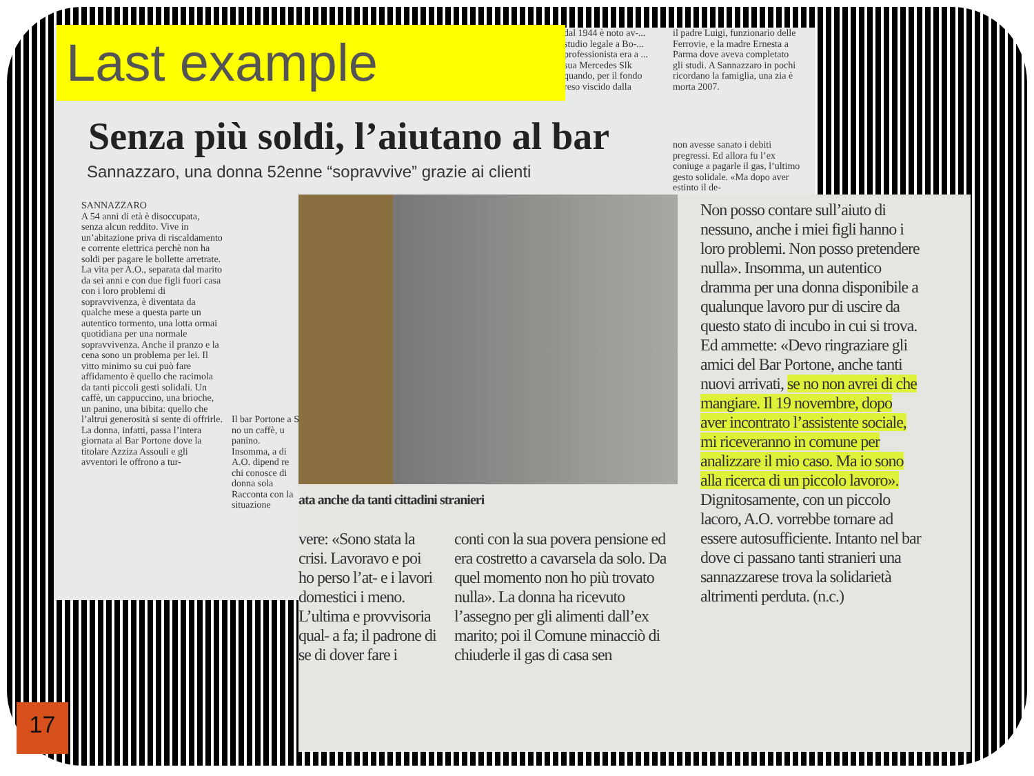dal 1944 è noto av-... studio legale a Bo-... professionista era a ... sua Mercedes Slk quando, per il fondo reso viscido dalla
il padre Luigi, funzionario delle Ferrovie, e la madre Ernesta a Parma dove aveva completato gli studi. A Sannazzaro in pochi ricordano la famiglia, una zia è morta 2007.
Senza più soldi, l’aiutano al bar
Sannazzaro, una donna 52enne “sopravvive” grazie ai clienti
non avesse sanato i debiti pregressi. Ed allora fu l’ex coniuge a pagarle il gas, l’ultimo gesto solidale. «Ma dopo aver estinto il de-
SANNAZZARO
A 54 anni di età è disoccupata, senza alcun reddito. Vive in un’abitazione priva di riscaldamento e corrente elettrica perchè non ha soldi per pagare le bollette arretrate. La vita per A.O., separata dal marito da sei anni e con due figli fuori casa con i loro problemi di sopravvivenza, è diventata da qualche mese a questa parte un autentico tormento, una lotta ormai quotidiana per una normale sopravvivenza. Anche il pranzo e la cena sono un problema per lei. Il vitto minimo su cui può fare affidamento è quello che racimola da tanti piccoli gesti solidali. Un caffè, un cappuccino, una brioche, un panino, una bibita: quello che l’altrui generosità si sente di offrirle. La donna, infatti, passa l’intera giornata al Bar Portone dove la titolare Azziza Assouli e gli avventori le offrono a tur-
Il bar Portone a S
no un caffè, u panino. Insomma, a di A.O. dipend re chi conosce di donna sola Racconta con la situazione
ata anche da tanti cittadini stranieri
Non posso contare sull’aiuto di nessuno, anche i miei figli hanno i loro problemi. Non posso pretendere nulla». Insomma, un autentico dramma per una donna disponibile a qualunque lavoro pur di uscire da questo stato di incubo in cui si trova. Ed ammette: «Devo ringraziare gli amici del Bar Portone, anche tanti nuovi arrivati, se no non avrei di che mangiare. Il 19 novembre, dopo aver incontrato l’assistente sociale, mi riceveranno in comune per analizzare il mio caso. Ma io sono alla ricerca di un piccolo lavoro». Dignitosamente, con un piccolo lacoro, A.O. vorrebbe tornare ad essere autosufficiente. Intanto nel bar dove ci passano tanti stranieri una sannazzarese trova la solidarietà altrimenti perduta. (n.c.)
vere: «Sono stata la crisi. Lavoravo e poi ho perso l’at- e i lavori domestici i meno. L’ultima e provvisoria qual- a fa; il padrone di se di dover fare i
conti con la sua povera pensione ed era costretto a cavarsela da solo. Da quel momento non ho più trovato nulla». La donna ha ricevuto l’assegno per gli alimenti dall’ex marito; poi il Comune minacciò di chiuderle il gas di casa sen
Last example
17